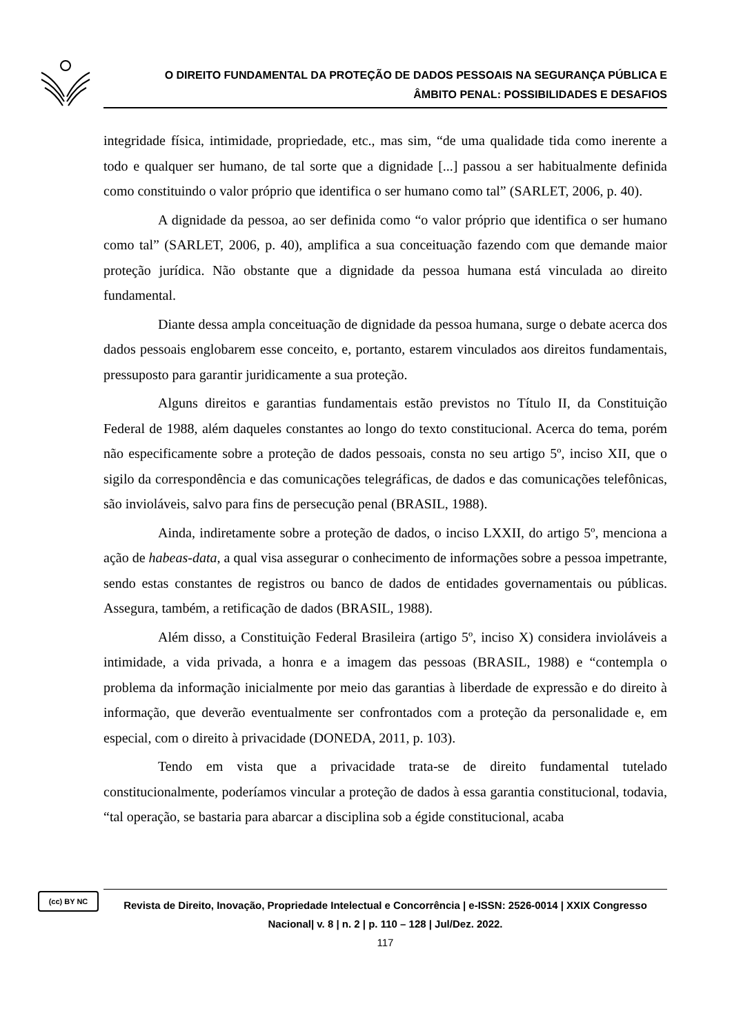O DIREITO FUNDAMENTAL DA PROTEÇÃO DE DADOS PESSOAIS NA SEGURANÇA PÚBLICA E
ÂMBITO PENAL: POSSIBILIDADES E DESAFIOS
integridade física, intimidade, propriedade, etc., mas sim, “de uma qualidade tida como inerente a todo e qualquer ser humano, de tal sorte que a dignidade [...] passou a ser habitualmente definida como constituindo o valor próprio que identifica o ser humano como tal” (SARLET, 2006, p. 40).
A dignidade da pessoa, ao ser definida como “o valor próprio que identifica o ser humano como tal” (SARLET, 2006, p. 40), amplifica a sua conceituação fazendo com que demande maior proteção jurídica. Não obstante que a dignidade da pessoa humana está vinculada ao direito fundamental.
Diante dessa ampla conceituação de dignidade da pessoa humana, surge o debate acerca dos dados pessoais englobarem esse conceito, e, portanto, estarem vinculados aos direitos fundamentais, pressuposto para garantir juridicamente a sua proteção.
Alguns direitos e garantias fundamentais estão previstos no Título II, da Constituição Federal de 1988, além daqueles constantes ao longo do texto constitucional. Acerca do tema, porém não especificamente sobre a proteção de dados pessoais, consta no seu artigo 5º, inciso XII, que o sigilo da correspondência e das comunicações telegráficas, de dados e das comunicações telefônicas, são invioláveis, salvo para fins de persecução penal (BRASIL, 1988).
Ainda, indiretamente sobre a proteção de dados, o inciso LXXII, do artigo 5º, menciona a ação de habeas-data, a qual visa assegurar o conhecimento de informações sobre a pessoa impetrante, sendo estas constantes de registros ou banco de dados de entidades governamentais ou públicas. Assegura, também, a retificação de dados (BRASIL, 1988).
Além disso, a Constituição Federal Brasileira (artigo 5º, inciso X) considera invioláveis a intimidade, a vida privada, a honra e a imagem das pessoas (BRASIL, 1988) e “contempla o problema da informação inicialmente por meio das garantias à liberdade de expressão e do direito à informação, que deverão eventualmente ser confrontados com a proteção da personalidade e, em especial, com o direito à privacidade (DONEDA, 2011, p. 103).
Tendo em vista que a privacidade trata-se de direito fundamental tutelado constitucionalmente, poderíamos vincular a proteção de dados à essa garantia constitucional, todavia, “tal operação, se bastaria para abarcar a disciplina sob a égide constitucional, acaba
(cc) BY NC
Revista de Direito, Inovação, Propriedade Intelectual e Concorrência | e-ISSN: 2526-0014 | XXIX Congresso Nacional| v. 8 | n. 2 | p. 110 – 128 | Jul/Dez. 2022.
117